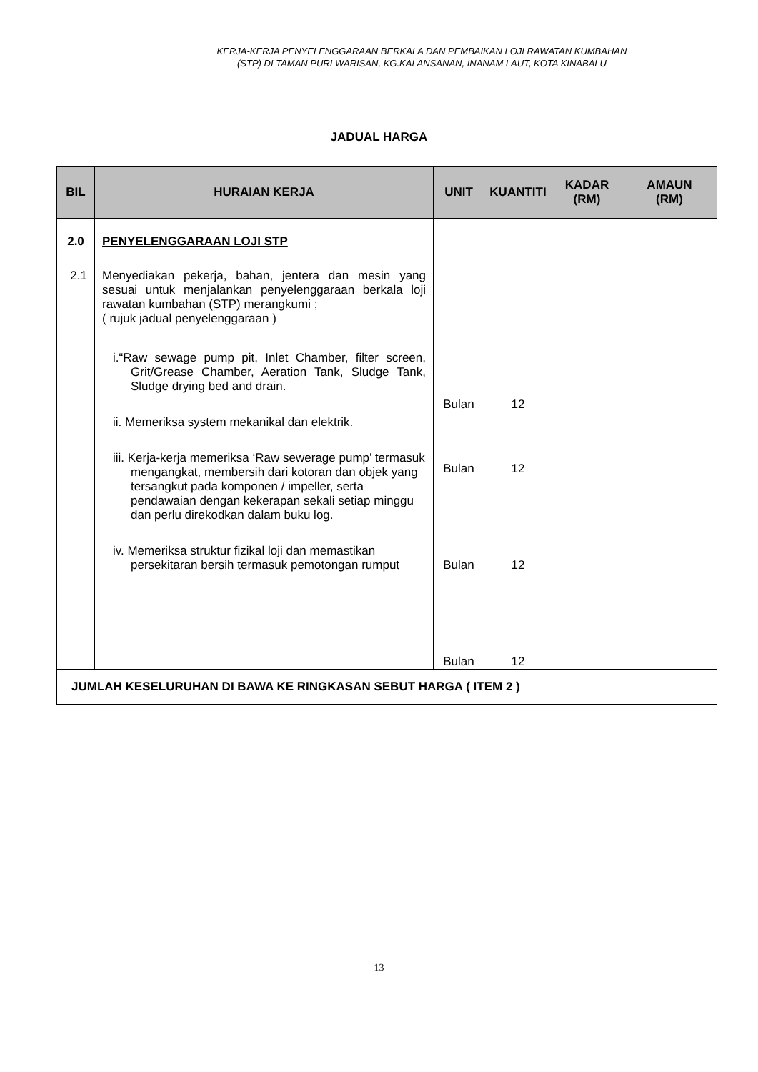KERJA-KERJA PENYELENGGARAAN BERKALA DAN PEMBAIKAN LOJI RAWATAN KUMBAHAN
(STP) DI TAMAN PURI WARISAN, KG.KALANSANAN, INANAM LAUT, KOTA KINABALU
JADUAL HARGA
| BIL | HURAIAN KERJA | UNIT | KUANTITI | KADAR (RM) | AMAUN (RM) |
| --- | --- | --- | --- | --- | --- |
| 2.0 2.1 | PENYELENGGARAAN LOJI STP Menyediakan pekerja, bahan, jentera dan mesin yang sesuai untuk menjalankan penyelenggaraan berkala loji rawatan kumbahan (STP) merangkumi ; ( rujuk jadual penyelenggaraan ) i.“Raw sewage pump pit, Inlet Chamber, filter screen, Grit/Grease Chamber, Aeration Tank, Sludge Tank, Sludge drying bed and drain. ii. Memeriksa system mekanikal dan elektrik. iii. Kerja-kerja memeriksa ‘Raw sewerage pump’ termasuk mengangkat, membersih dari kotoran dan objek yang tersangkut pada komponen / impeller, serta pendawaian dengan kekerapan sekali setiap minggu dan perlu direkodkan dalam buku log. iv. Memeriksa struktur fizikal loji dan memastikan persekitaran bersih termasuk pemotongan rumput | Bulan Bulan Bulan Bulan | 12 12 12 12 | | |
| JUMLAH KESELURUHAN DI BAWA KE RINGKASAN SEBUT HARGA ( ITEM 2 ) | | | | | |
13